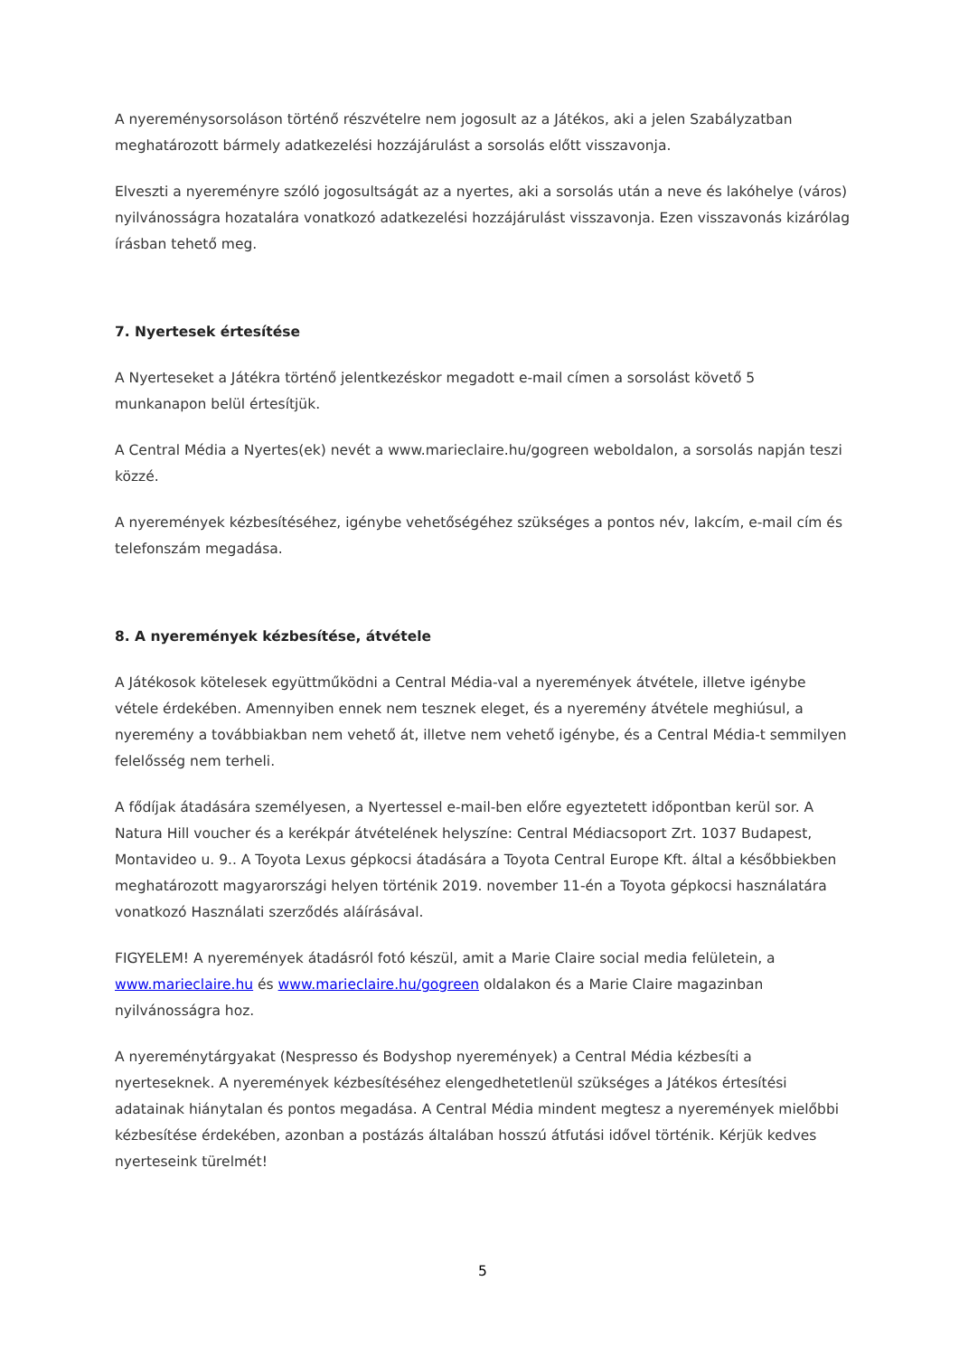A nyereménysorsoláson történő részvételre nem jogosult az a Játékos, aki a jelen Szabályzatban meghatározott bármely adatkezelési hozzájárulást a sorsolás előtt visszavonja.
Elveszti a nyereményre szóló jogosultságát az a nyertes, aki a sorsolás után a neve és lakóhelye (város) nyilvánosságra hozatalára vonatkozó adatkezelési hozzájárulást visszavonja. Ezen visszavonás kizárólag írásban tehető meg.
7. Nyertesek értesítése
A Nyerteseket a Játékra történő jelentkezéskor megadott e-mail címen a sorsolást követő 5 munkanapon belül értesítjük.
A Central Média a Nyertes(ek) nevét a www.marieclaire.hu/gogreen weboldalon, a sorsolás napján teszi közzé.
A nyeremények kézbesítéséhez, igénybe vehetőségéhez szükséges a pontos név, lakcím, e-mail cím és telefonszám megadása.
8. A nyeremények kézbesítése, átvétele
A Játékosok kötelesek együttműködni a Central Média-val a nyeremények átvétele, illetve igénybe vétele érdekében. Amennyiben ennek nem tesznek eleget, és a nyeremény átvétele meghiúsul, a nyeremény a továbbiakban nem vehető át, illetve nem vehető igénybe, és a Central Média-t semmilyen felelősség nem terheli.
A fődíjak átadására személyesen, a Nyertessel e-mail-ben előre egyeztetett időpontban kerül sor. A Natura Hill voucher és a kerékpár átvételének helyszíne: Central Médiacsoport Zrt. 1037 Budapest, Montavideo u. 9.. A Toyota Lexus gépkocsi átadására a Toyota Central Europe Kft. által a későbbiekben meghatározott magyarországi helyen történik 2019. november 11-én a Toyota gépkocsi használatára vonatkozó Használati szerződés aláírásával.
FIGYELEM! A nyeremények átadásról fotó készül, amit a Marie Claire social media felületein, a www.marieclaire.hu és www.marieclaire.hu/gogreen oldalakon és a Marie Claire magazinban nyilvánosságra hoz.
A nyereménytárgyakat (Nespresso és Bodyshop nyeremények) a Central Média kézbesíti a nyerteseknek. A nyeremények kézbesítéséhez elengedhetetlenül szükséges a Játékos értesítési adatainak hiánytalan és pontos megadása. A Central Média mindent megtesz a nyeremények mielőbbi kézbesítése érdekében, azonban a postázás általában hosszú átfutási idővel történik. Kérjük kedves nyerteseink türelmét!
5